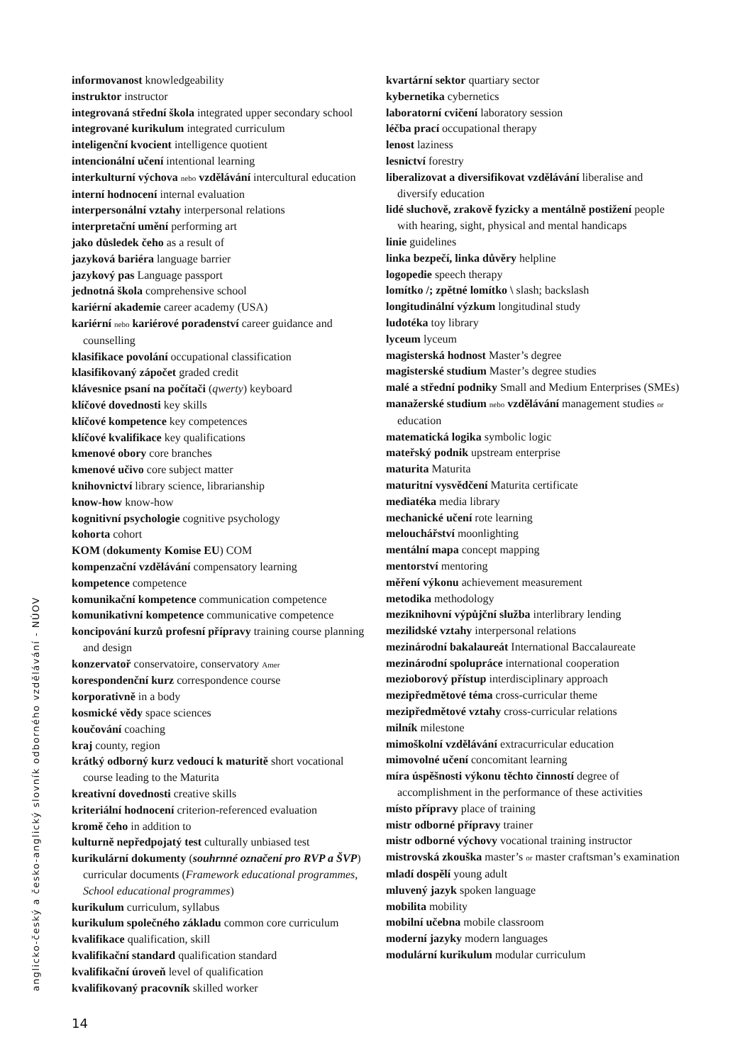informovanost knowledgeability
instruktor instructor
integrovaná střední škola integrated upper secondary school
integrované kurikulum integrated curriculum
inteligenční kvocient intelligence quotient
intencionální učení intentional learning
interkulturní výchova nebo vzdělávání intercultural education
interní hodnocení internal evaluation
interpersonální vztahy interpersonal relations
interpretační umění performing art
jako důsledek čeho as a result of
jazyková bariéra language barrier
jazykový pas Language passport
jednotná škola comprehensive school
kariérní akademie career academy (USA)
kariérní nebo kariérové poradenství career guidance and counselling
klasifikace povolání occupational classification
klasifikovaný zápočet graded credit
klávesnice psaní na počítači (qwerty) keyboard
klíčové dovednosti key skills
klíčové kompetence key competences
klíčové kvalifikace key qualifications
kmenové obory core branches
kmenové učivo core subject matter
knihovnictví library science, librarianship
know-how know-how
kognitivní psychologie cognitive psychology
kohorta cohort
KOM (dokumenty Komise EU) COM
kompenzační vzdělávání compensatory learning
kompetence competence
komunikační kompetence communication competence
komunikativní kompetence communicative competence
koncipování kurzů profesní přípravy training course planning and design
konzervatoř conservatoire, conservatory Amer
korespondenční kurz correspondence course
korporativně in a body
kosmické vědy space sciences
koučování coaching
kraj county, region
krátký odborný kurz vedoucí k maturitě short vocational course leading to the Maturita
kreativní dovednosti creative skills
kriteriální hodnocení criterion-referenced evaluation
kromě čeho in addition to
kulturně nepředpojatý test culturally unbiased test
kurikulární dokumenty (souhrnné označení pro RVP a ŠVP) curricular documents (Framework educational programmes, School educational programmes)
kurikulum curriculum, syllabus
kurikulum společného základu common core curriculum
kvalifikace qualification, skill
kvalifikační standard qualification standard
kvalifikační úroveň level of qualification
kvalifikovaný pracovník skilled worker
kvartární sektor quartiary sector
kybernetika cybernetics
laboratorní cvičení laboratory session
léčba prací occupational therapy
lenost laziness
lesnictví forestry
liberalizovat a diversifikovat vzdělávání liberalise and diversify education
lidé sluchově, zrakově fyzicky a mentálně postižení people with hearing, sight, physical and mental handicaps
linie guidelines
linka bezpečí, linka důvěry helpline
logopedie speech therapy
lomítko /; zpětné lomítko \ slash; backslash
longitudinální výzkum longitudinal study
ludotéka toy library
lyceum lyceum
magisterská hodnost Master’s degree
magisterské studium Master’s degree studies
malé a střední podniky Small and Medium Enterprises (SMEs)
manažerské studium nebo vzdělávání management studies or education
matematická logika symbolic logic
mateřský podnik upstream enterprise
maturita Maturita
maturitní vysvědčení Maturita certificate
mediatéka media library
mechanické učení rote learning
melouchářství moonlighting
mentální mapa concept mapping
mentorství mentoring
měření výkonu achievement measurement
metodika methodology
meziknihovní výpůjční služba interlibrary lending
mezilidské vztahy interpersonal relations
mezinárodní bakalaureát International Baccalaureate
mezinárodní spolupráce international cooperation
mezioborový přístup interdisciplinary approach
mezipředmětové téma cross-curricular theme
mezipředmětové vztahy cross-curricular relations
milník milestone
mimoškolní vzdělávání extracurricular education
mimovolné učení concomitant learning
míra úspěšnosti výkonu těchto činností degree of accomplishment in the performance of these activities
místo přípravy place of training
mistr odborné přípravy trainer
mistr odborné výchovy vocational training instructor
mistrovská zkouška master’s or master craftsman’s examination
mladí dospělí young adult
mluvený jazyk spoken language
mobilita mobility
mobilní učebna mobile classroom
moderní jazyky modern languages
modulární kurikulum modular curriculum
anglicko-český a česko-anglický slovník odborného vzdělávání - NÚOV
14